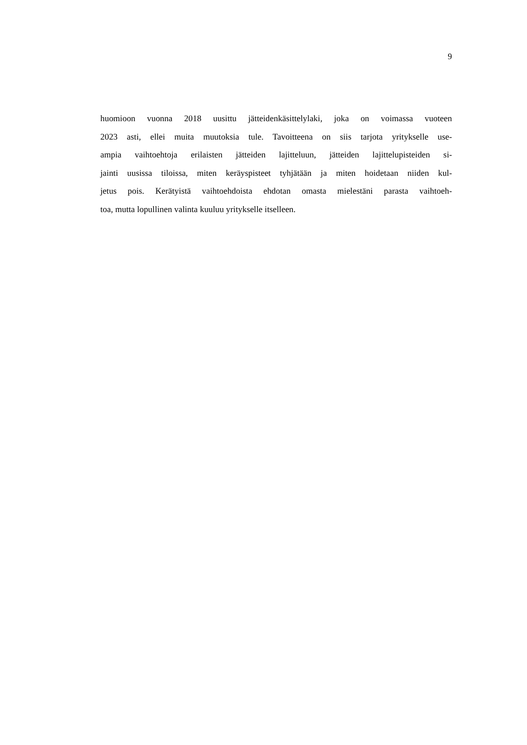9
huomioon vuonna 2018 uusittu jätteidenkäsittelylaki, joka on voimassa vuoteen
2023 asti, ellei muita muutoksia tule. Tavoitteena on siis tarjota yritykselle use-
ampia vaihtoehtoja erilaisten jätteiden lajitteluun, jätteiden lajittelupisteiden si-
jainti uusissa tiloissa, miten keräyspisteet tyhjätään ja miten hoidetaan niiden kul-
jetus pois. Kerätyistä vaihtoehdoista ehdotan omasta mielestäni parasta vaihtoeh-
toa, mutta lopullinen valinta kuuluu yritykselle itselleen.